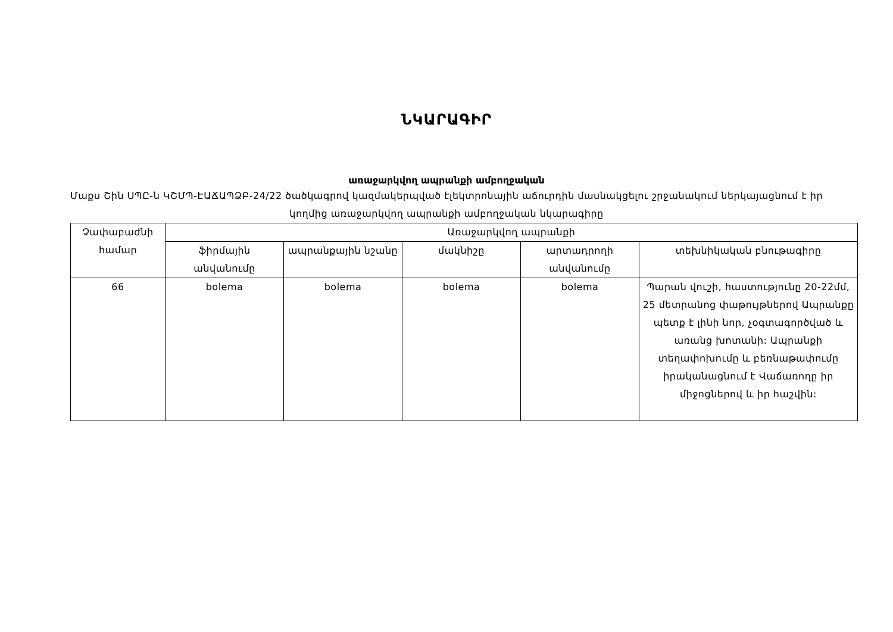ՆԿԱՐԱԳԻՐ
առաջարկվող ապրանքի ամբողջական
Մաքս Շին ՍՊԸ-ն ԿՇՄՊ-ԷԱՃԱՊՁԲ-24/22 ծածկագրով կազմակերպված էլեկտրոնային աճուրդին մասնակցելու շրջանակում ներկայացնում է իր կողմից առաջարկվող ապրանքի ամբողջական նկարագիրը
| Չափաբաժնի համար | Առաջարկվող ապրանքի | | | | |
| --- | --- | --- | --- | --- | --- |
| | ֆիրմային անվանումը | ապրանքային նշանը | մակնիշը | արտադրողի անվանումը | տեխնիկական բնութագիրը |
| 66 | bolema | bolema | bolema | bolema | Պարան վուշի, հաստությունը 20-22մմ, 25 մետրանոց փաթույթներով Ապրանքը պետք է լինի նոր, չօգտագործված և առանց խոտանի: Ապրանքի տեղափոխումը և բեռնաթափումը իրականացնում է Վաճառողը իր միջոցներով և իր հաշվին: |